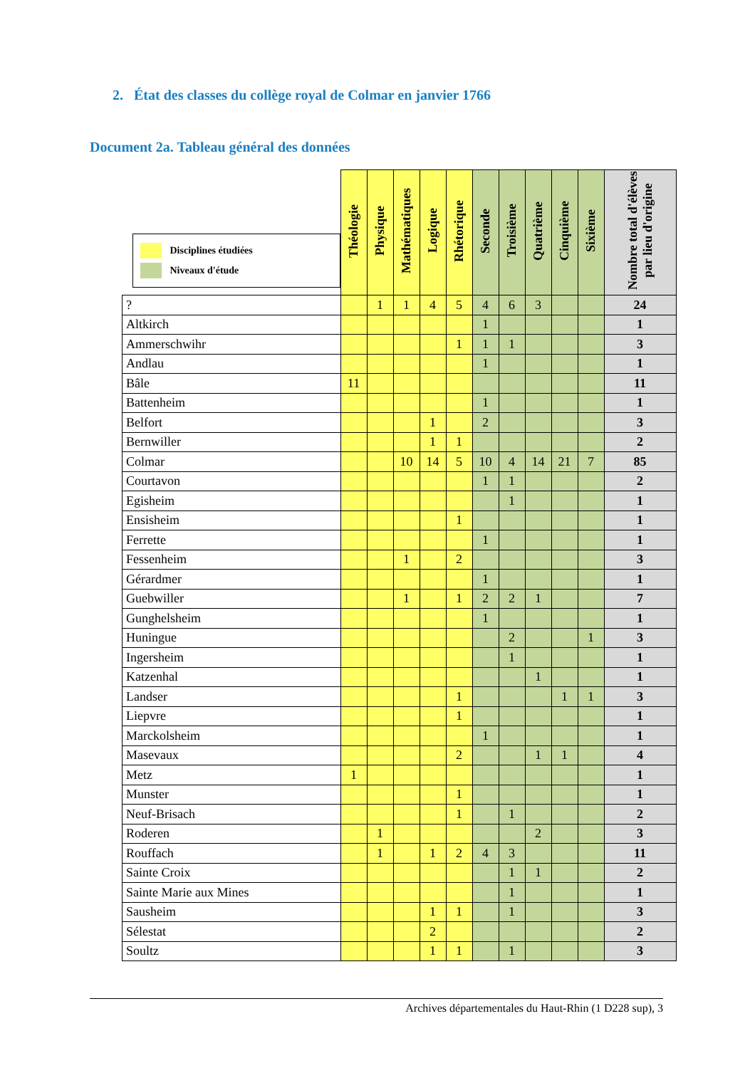2. État des classes du collège royal de Colmar en janvier 1766
Document 2a. Tableau général des données
| Disciplines étudiées Niveaux d'étude | Théologie | Physique | Mathématiques | Logique | Rhétorique | Seconde | Troisième | Quatrième | Cinquième | Sixième | Nombre total d'élèves par lieu d'origine |
| --- | --- | --- | --- | --- | --- | --- | --- | --- | --- | --- | --- |
| ? | | 1 | 1 | 4 | 5 | 4 | 6 | 3 | | | 24 |
| Altkirch | | | | | | 1 | | | | | 1 |
| Ammerschwihr | | | | | 1 | 1 | 1 | | | | 3 |
| Andlau | | | | | | 1 | | | | | 1 |
| Bâle | 11 | | | | | | | | | | 11 |
| Battenheim | | | | | | 1 | | | | | 1 |
| Belfort | | | | 1 | | 2 | | | | | 3 |
| Bernwiller | | | | 1 | 1 | | | | | | 2 |
| Colmar | | | 10 | 14 | 5 | 10 | 4 | 14 | 21 | 7 | 85 |
| Courtavon | | | | | | 1 | 1 | | | | 2 |
| Egisheim | | | | | | | 1 | | | | 1 |
| Ensisheim | | | | | 1 | | | | | | 1 |
| Ferrette | | | | | | 1 | | | | | 1 |
| Fessenheim | | | 1 | | 2 | | | | | | 3 |
| Gérardmer | | | | | | 1 | | | | | 1 |
| Guebwiller | | | 1 | | 1 | 2 | 2 | 1 | | | 7 |
| Gunghelsheim | | | | | | 1 | | | | | 1 |
| Huningue | | | | | | | 2 | | | 1 | 3 |
| Ingersheim | | | | | | | 1 | | | | 1 |
| Katzenhal | | | | | | | | 1 | | | 1 |
| Landser | | | | | 1 | | | | 1 | 1 | 3 |
| Liepvre | | | | | 1 | | | | | | 1 |
| Marckolsheim | | | | | | 1 | | | | | 1 |
| Masevaux | | | | | 2 | | | 1 | 1 | | 4 |
| Metz | 1 | | | | | | | | | | 1 |
| Munster | | | | | 1 | | | | | | 1 |
| Neuf-Brisach | | | | | 1 | | 1 | | | | 2 |
| Roderen | | 1 | | | | | | 2 | | | 3 |
| Rouffach | | 1 | | 1 | 2 | 4 | 3 | | | | 11 |
| Sainte Croix | | | | | | | 1 | 1 | | | 2 |
| Sainte Marie aux Mines | | | | | | | 1 | | | | 1 |
| Sausheim | | | | 1 | 1 | | 1 | | | | 3 |
| Sélestat | | | | 2 | | | | | | | 2 |
| Soultz | | | | 1 | 1 | | 1 | | | | 3 |
Archives départementales du Haut-Rhin (1 D228 sup), 3